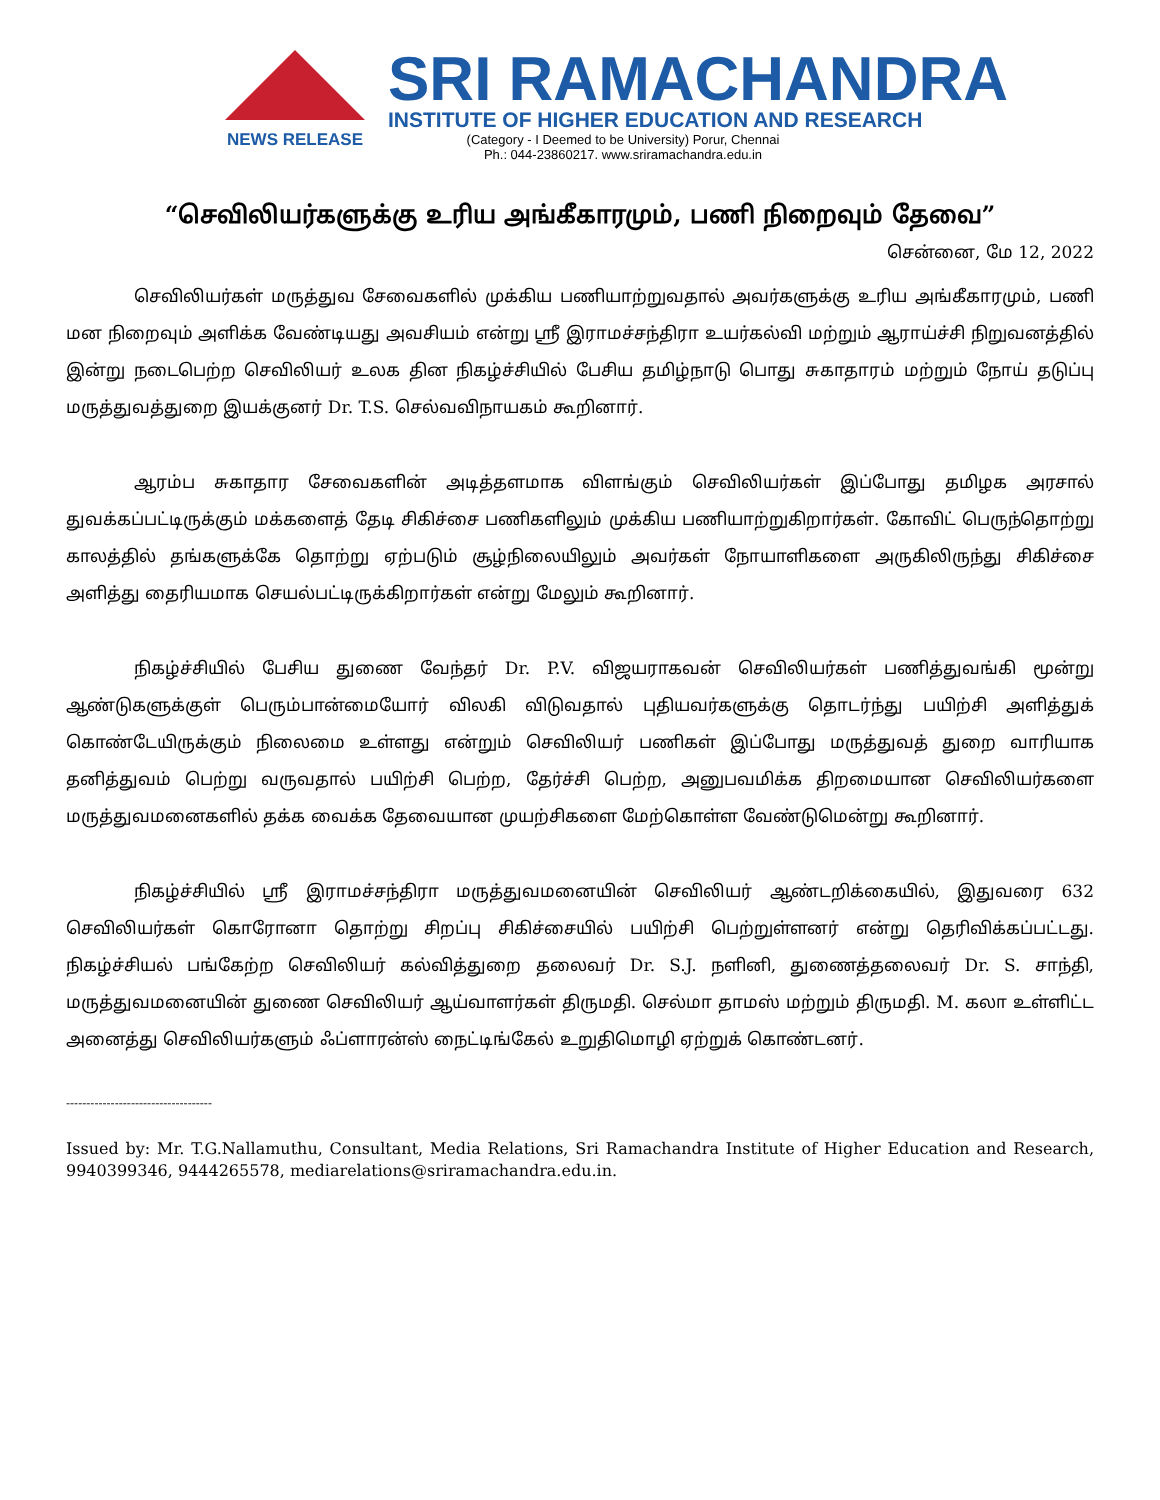NEWS RELEASE
SRI RAMACHANDRA
INSTITUTE OF HIGHER EDUCATION AND RESEARCH
(Category - I Deemed to be University) Porur, Chennai
Ph.: 044-23860217. www.sriramachandra.edu.in
“செவிலியர்களுக்கு உரிய அங்கீகாரமும், பணி நிறைவும் தேவை”
சென்னை, மே 12, 2022
செவிலியர்கள் மருத்துவ சேவைகளில் முக்கிய பணியாற்றுவதால் அவர்களுக்கு உரிய அங்கீகாரமும், பணி மன நிறைவும் அளிக்க வேண்டியது அவசியம் என்று ஸ்ரீ இராமச்சந்திரா உயர்கல்வி மற்றும் ஆராய்ச்சி நிறுவனத்தில் இன்று நடைபெற்ற செவிலியர் உலக தின நிகழ்ச்சியில் பேசிய தமிழ்நாடு பொது சுகாதாரம் மற்றும் நோய் தடுப்பு மருத்துவத்துறை இயக்குனர் Dr. T.S. செல்வவிநாயகம் கூறினார்.
ஆரம்ப சுகாதார சேவைகளின் அடித்தளமாக விளங்கும் செவிலியர்கள் இப்போது தமிழக அரசால் துவக்கப்பட்டிருக்கும் மக்களைத் தேடி சிகிச்சை பணிகளிலும் முக்கிய பணியாற்றுகிறார்கள். கோவிட் பெருந்தொற்று காலத்தில் தங்களுக்கே தொற்று ஏற்படும் சூழ்நிலையிலும் அவர்கள் நோயாளிகளை அருகிலிருந்து சிகிச்சை அளித்து தைரியமாக செயல்பட்டிருக்கிறார்கள் என்று மேலும் கூறினார்.
நிகழ்ச்சியில் பேசிய துணை வேந்தர் Dr. P.V. விஜயராகவன் செவிலியர்கள் பணித்துவங்கி மூன்று ஆண்டுகளுக்குள் பெரும்பான்மையோர் விலகி விடுவதால் புதியவர்களுக்கு தொடர்ந்து பயிற்சி அளித்துக் கொண்டேயிருக்கும் நிலைமை உள்ளது என்றும் செவிலியர் பணிகள் இப்போது மருத்துவத் துறை வாரியாக தனித்துவம் பெற்று வருவதால் பயிற்சி பெற்ற, தேர்ச்சி பெற்ற, அனுபவமிக்க திறமையான செவிலியர்களை மருத்துவமனைகளில் தக்க வைக்க தேவையான முயற்சிகளை மேற்கொள்ள வேண்டுமென்று கூறினார்.
நிகழ்ச்சியில் ஸ்ரீ இராமச்சந்திரா மருத்துவமனையின் செவிலியர் ஆண்டறிக்கையில், இதுவரை 632 செவிலியர்கள் கொரோனா தொற்று சிறப்பு சிகிச்சையில் பயிற்சி பெற்றுள்ளனர் என்று தெரிவிக்கப்பட்டது. நிகழ்ச்சியல் பங்கேற்ற செவிலியர் கல்வித்துறை தலைவர் Dr. S.J. நளினி, துணைத்தலைவர் Dr. S. சாந்தி, மருத்துவமனையின் துணை செவிலியர் ஆய்வாளர்கள் திருமதி. செல்மா தாமஸ் மற்றும் திருமதி. M. கலா உள்ளிட்ட அனைத்து செவிலியர்களும் ஃப்ளாரன்ஸ் நைட்டிங்கேல் உறுதிமொழி ஏற்றுக் கொண்டனர்.
------------------------------------
Issued by: Mr. T.G.Nallamuthu, Consultant, Media Relations, Sri Ramachandra Institute of Higher Education and Research, 9940399346, 9444265578, mediarelations@sriramachandra.edu.in.